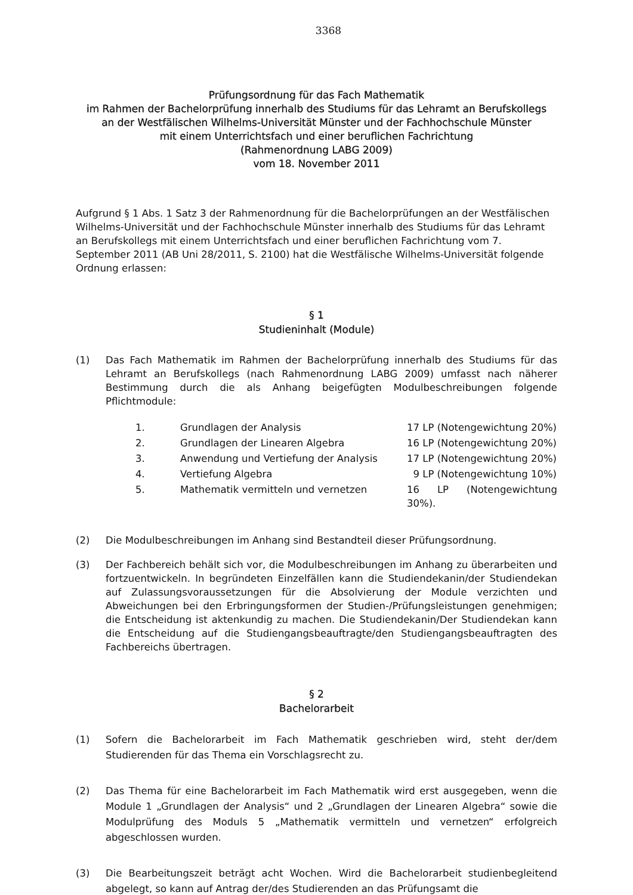3368
Prüfungsordnung für das Fach Mathematik
im Rahmen der Bachelorprüfung innerhalb des Studiums für das Lehramt an Berufskollegs
an der Westfälischen Wilhelms-Universität Münster und der Fachhochschule Münster
mit einem Unterrichtsfach und einer beruflichen Fachrichtung
(Rahmenordnung LABG 2009)
vom 18. November 2011
Aufgrund § 1 Abs. 1 Satz 3 der Rahmenordnung für die Bachelorprüfungen an der Westfälischen Wilhelms-Universität und der Fachhochschule Münster innerhalb des Studiums für das Lehramt an Berufskollegs mit einem Unterrichtsfach und einer beruflichen Fachrichtung vom 7. September 2011 (AB Uni 28/2011, S. 2100) hat die Westfälische Wilhelms-Universität folgende Ordnung erlassen:
§ 1
Studieninhalt (Module)
(1) Das Fach Mathematik im Rahmen der Bachelorprüfung innerhalb des Studiums für das Lehramt an Berufskollegs (nach Rahmenordnung LABG 2009) umfasst nach näherer Bestimmung durch die als Anhang beigefügten Modulbeschreibungen folgende Pflichtmodule:
| 1. | Grundlagen der Analysis | 17 LP (Notengewichtung 20%) |
| 2. | Grundlagen der Linearen Algebra | 16 LP (Notengewichtung 20%) |
| 3. | Anwendung und Vertiefung der Analysis | 17 LP (Notengewichtung 20%) |
| 4. | Vertiefung Algebra | 9 LP (Notengewichtung 10%) |
| 5. | Mathematik vermitteln und vernetzen | 16 LP (Notengewichtung 30%). |
(2) Die Modulbeschreibungen im Anhang sind Bestandteil dieser Prüfungsordnung.
(3) Der Fachbereich behält sich vor, die Modulbeschreibungen im Anhang zu überarbeiten und fortzuentwickeln. In begründeten Einzelfällen kann die Studiendekanin/der Studiendekan auf Zulassungsvoraussetzungen für die Absolvierung der Module verzichten und Abweichungen bei den Erbringungsformen der Studien-/Prüfungsleistungen genehmigen; die Entscheidung ist aktenkundig zu machen. Die Studiendekanin/Der Studiendekan kann die Entscheidung auf die Studiengangsbeauftragte/den Studiengangsbeauftragten des Fachbereichs übertragen.
§ 2
Bachelorarbeit
(1) Sofern die Bachelorarbeit im Fach Mathematik geschrieben wird, steht der/dem Studierenden für das Thema ein Vorschlagsrecht zu.
(2) Das Thema für eine Bachelorarbeit im Fach Mathematik wird erst ausgegeben, wenn die Module 1 „Grundlagen der Analysis“ und 2 „Grundlagen der Linearen Algebra“ sowie die Modulprüfung des Moduls 5 „Mathematik vermitteln und vernetzen“ erfolgreich abgeschlossen wurden.
(3) Die Bearbeitungszeit beträgt acht Wochen. Wird die Bachelorarbeit studienbegleitend abgelegt, so kann auf Antrag der/des Studierenden an das Prüfungsamt die